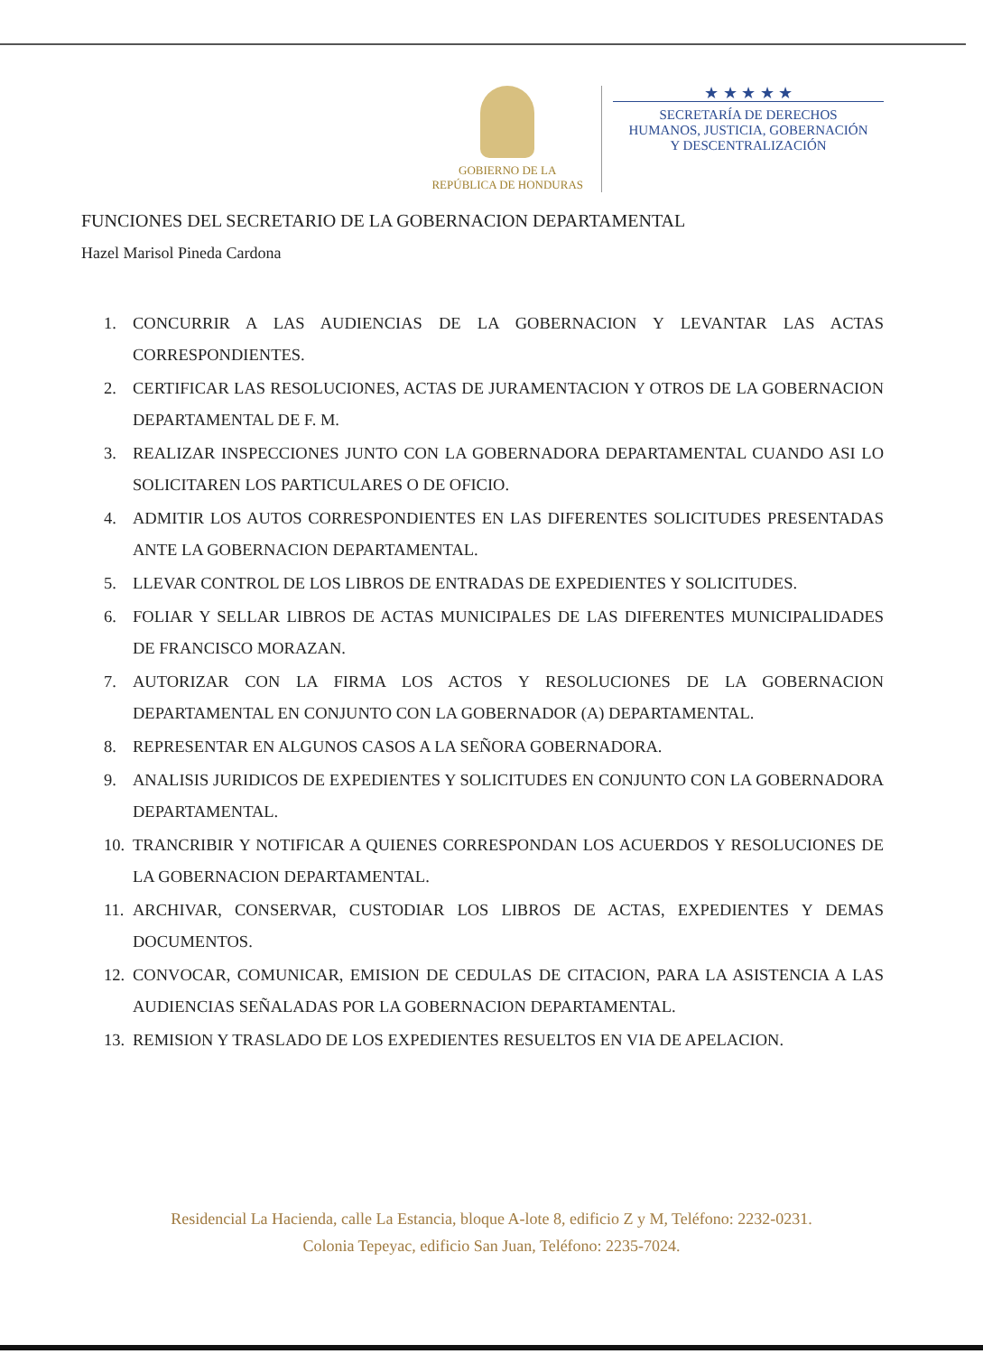GOBIERNO DE LA
REPÚBLICA DE HONDURAS
★ ★ ★ ★ ★
SECRETARÍA DE DERECHOS
HUMANOS, JUSTICIA, GOBERNACIÓN
Y DESCENTRALIZACIÓN
FUNCIONES DEL SECRETARIO DE LA GOBERNACION DEPARTAMENTAL
Hazel Marisol Pineda Cardona
1. CONCURRIR A LAS AUDIENCIAS DE LA GOBERNACION Y LEVANTAR LAS ACTAS CORRESPONDIENTES.
2. CERTIFICAR LAS RESOLUCIONES, ACTAS DE JURAMENTACION Y OTROS DE LA GOBERNACION DEPARTAMENTAL DE F. M.
3. REALIZAR INSPECCIONES JUNTO CON LA GOBERNADORA DEPARTAMENTAL CUANDO ASI LO SOLICITAREN LOS PARTICULARES O DE OFICIO.
4. ADMITIR LOS AUTOS CORRESPONDIENTES EN LAS DIFERENTES SOLICITUDES PRESENTADAS ANTE LA GOBERNACION DEPARTAMENTAL.
5. LLEVAR CONTROL DE LOS LIBROS DE ENTRADAS DE EXPEDIENTES Y SOLICITUDES.
6. FOLIAR Y SELLAR LIBROS DE ACTAS MUNICIPALES DE LAS DIFERENTES MUNICIPALIDADES DE FRANCISCO MORAZAN.
7. AUTORIZAR CON LA FIRMA LOS ACTOS Y RESOLUCIONES DE LA GOBERNACION DEPARTAMENTAL EN CONJUNTO CON LA GOBERNADOR (A) DEPARTAMENTAL.
8. REPRESENTAR EN ALGUNOS CASOS A LA SEÑORA GOBERNADORA.
9. ANALISIS JURIDICOS DE EXPEDIENTES Y SOLICITUDES EN CONJUNTO CON LA GOBERNADORA DEPARTAMENTAL.
10. TRANCRIBIR Y NOTIFICAR A QUIENES CORRESPONDAN LOS ACUERDOS Y RESOLUCIONES DE LA GOBERNACION DEPARTAMENTAL.
11. ARCHIVAR, CONSERVAR, CUSTODIAR LOS LIBROS DE ACTAS, EXPEDIENTES Y DEMAS DOCUMENTOS.
12. CONVOCAR, COMUNICAR, EMISION DE CEDULAS DE CITACION, PARA LA ASISTENCIA A LAS AUDIENCIAS SEÑALADAS POR LA GOBERNACION DEPARTAMENTAL.
13. REMISION Y TRASLADO DE LOS EXPEDIENTES RESUELTOS EN VIA DE APELACION.
Residencial La Hacienda, calle La Estancia, bloque A-lote 8, edificio Z y M, Teléfono: 2232-0231.
Colonia Tepeyac, edificio San Juan, Teléfono: 2235-7024.